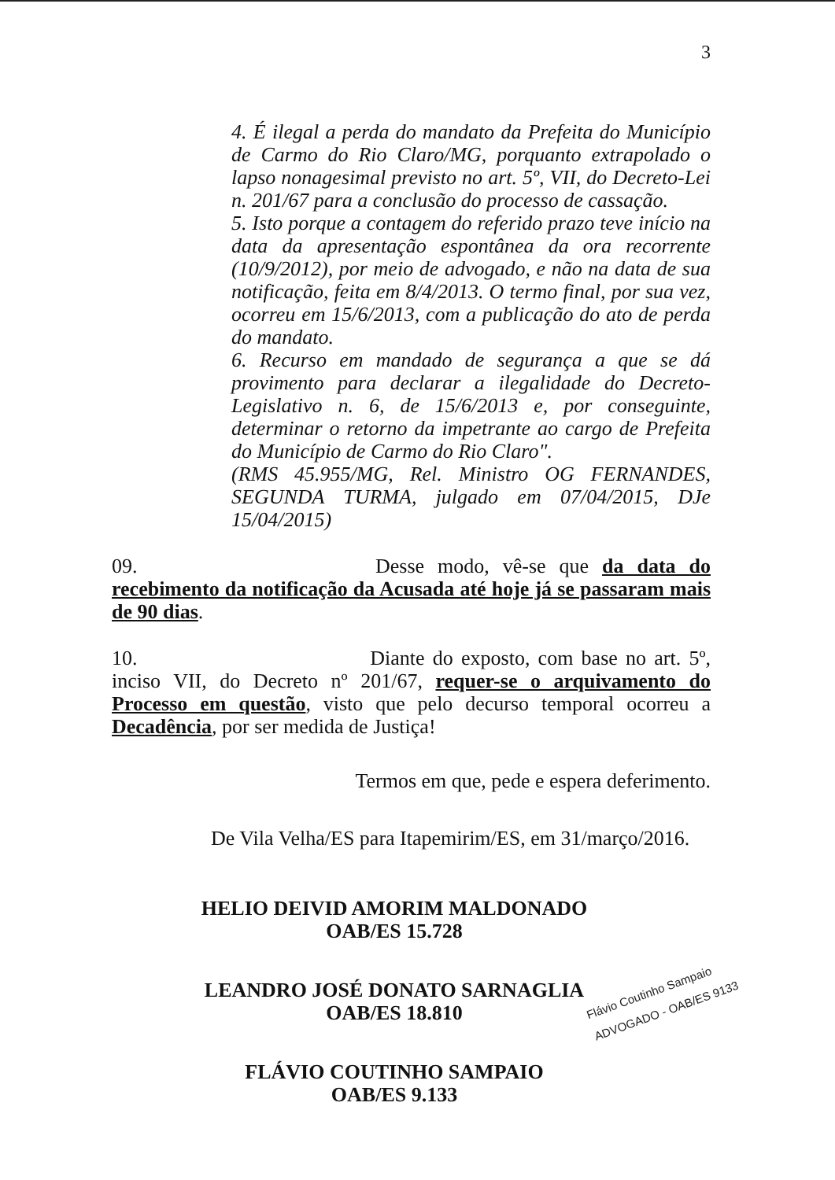3
4. É ilegal a perda do mandato da Prefeita do Município de Carmo do Rio Claro/MG, porquanto extrapolado o lapso nonagesimal previsto no art. 5º, VII, do Decreto-Lei n. 201/67 para a conclusão do processo de cassação.
5. Isto porque a contagem do referido prazo teve início na data da apresentação espontânea da ora recorrente (10/9/2012), por meio de advogado, e não na data de sua notificação, feita em 8/4/2013. O termo final, por sua vez, ocorreu em 15/6/2013, com a publicação do ato de perda do mandato.
6. Recurso em mandado de segurança a que se dá provimento para declarar a ilegalidade do Decreto-Legislativo n. 6, de 15/6/2013 e, por conseguinte, determinar o retorno da impetrante ao cargo de Prefeita do Município de Carmo do Rio Claro".
(RMS 45.955/MG, Rel. Ministro OG FERNANDES, SEGUNDA TURMA, julgado em 07/04/2015, DJe 15/04/2015)
09. Desse modo, vê-se que da data do recebimento da notificação da Acusada até hoje já se passaram mais de 90 dias.
10. Diante do exposto, com base no art. 5º, inciso VII, do Decreto nº 201/67, requer-se o arquivamento do Processo em questão, visto que pelo decurso temporal ocorreu a Decadência, por ser medida de Justiça!
Termos em que, pede e espera deferimento.
De Vila Velha/ES para Itapemirim/ES, em 31/março/2016.
HELIO DEIVID AMORIM MALDONADO
OAB/ES 15.728
LEANDRO JOSÉ DONATO SARNAGLIA
OAB/ES 18.810
FLÁVIO COUTINHO SAMPAIO
OAB/ES 9.133
Flávio Coutinho Sampaio
ADVOGADO - OAB/ES 9133